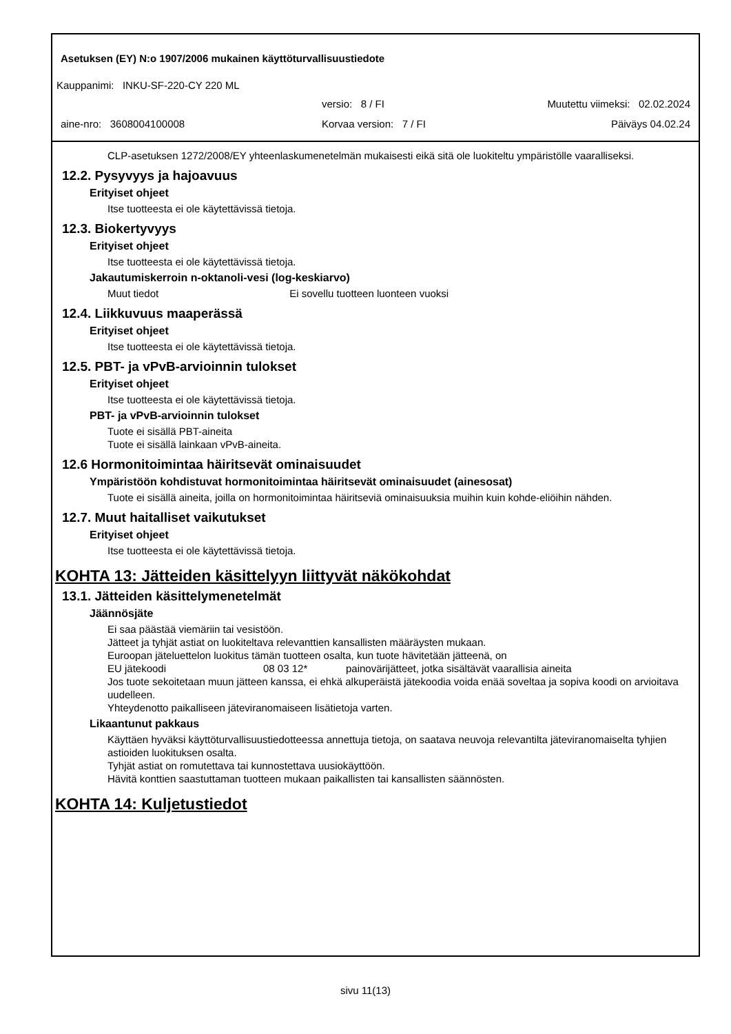Asetuksen (EY) N:o 1907/2006 mukainen käyttöturvallisuustiedote
Kauppanimi: INKU-SF-220-CY 220 ML
versio: 8 / FI Muutettu viimeksi: 02.02.2024
aine-nro: 3608004100008 Korvaa version: 7 / FI Päiväys 04.02.24
CLP-asetuksen 1272/2008/EY yhteenlaskumenetelmän mukaisesti eikä sitä ole luokiteltu ympäristölle vaaralliseksi.
12.2. Pysyvyys ja hajoavuus
Erityiset ohjeet
Itse tuotteesta ei ole käytettävissä tietoja.
12.3. Biokertyvyys
Erityiset ohjeet
Itse tuotteesta ei ole käytettävissä tietoja.
Jakautumiskerroin n-oktanoli-vesi (log-keskiarvo)
Muut tiedot Ei sovellu tuotteen luonteen vuoksi
12.4. Liikkuvuus maaperässä
Erityiset ohjeet
Itse tuotteesta ei ole käytettävissä tietoja.
12.5. PBT- ja vPvB-arvioinnin tulokset
Erityiset ohjeet
Itse tuotteesta ei ole käytettävissä tietoja.
PBT- ja vPvB-arvioinnin tulokset
Tuote ei sisällä PBT-aineita
Tuote ei sisällä lainkaan vPvB-aineita.
12.6 Hormonitoimintaa häiritsevät ominaisuudet
Ympäristöön kohdistuvat hormonitoimintaa häiritsevät ominaisuudet (ainesosat)
Tuote ei sisällä aineita, joilla on hormonitoimintaa häiritseviä ominaisuuksia muihin kuin kohde-eliöihin nähden.
12.7. Muut haitalliset vaikutukset
Erityiset ohjeet
Itse tuotteesta ei ole käytettävissä tietoja.
KOHTA 13: Jätteiden käsittelyyn liittyvät näkökohdat
13.1. Jätteiden käsittelymenetelmät
Jäännösjäte
Ei saa päästää viemäriin tai vesistöön.
Jätteet ja tyhjät astiat on luokiteltava relevanttien kansallisten määräysten mukaan.
Euroopan jäteluettelon luokitus tämän tuotteen osalta, kun tuote hävitetään jätteenä, on
EU jätekoodi 08 03 12* painovärijätteet, jotka sisältävät vaarallisia aineita
Jos tuote sekoitetaan muun jätteen kanssa, ei ehkä alkuperäistä jätekoodia voida enää soveltaa ja sopiva koodi on arvioitava uudelleen.
Yhteydenotto paikalliseen jäteviranomaiseen lisätietoja varten.
Likaantunut pakkaus
Käyttäen hyväksi käyttöturvallisuustiedotteessa annettuja tietoja, on saatava neuvoja relevantilta jäteviranomaiselta tyhjien astioiden luokituksen osalta.
Tyhjät astiat on romutettava tai kunnostettava uusiokäyttöön.
Hävitä konttien saastuttaman tuotteen mukaan paikallisten tai kansallisten säännösten.
KOHTA 14: Kuljetustiedot
sivu 11(13)